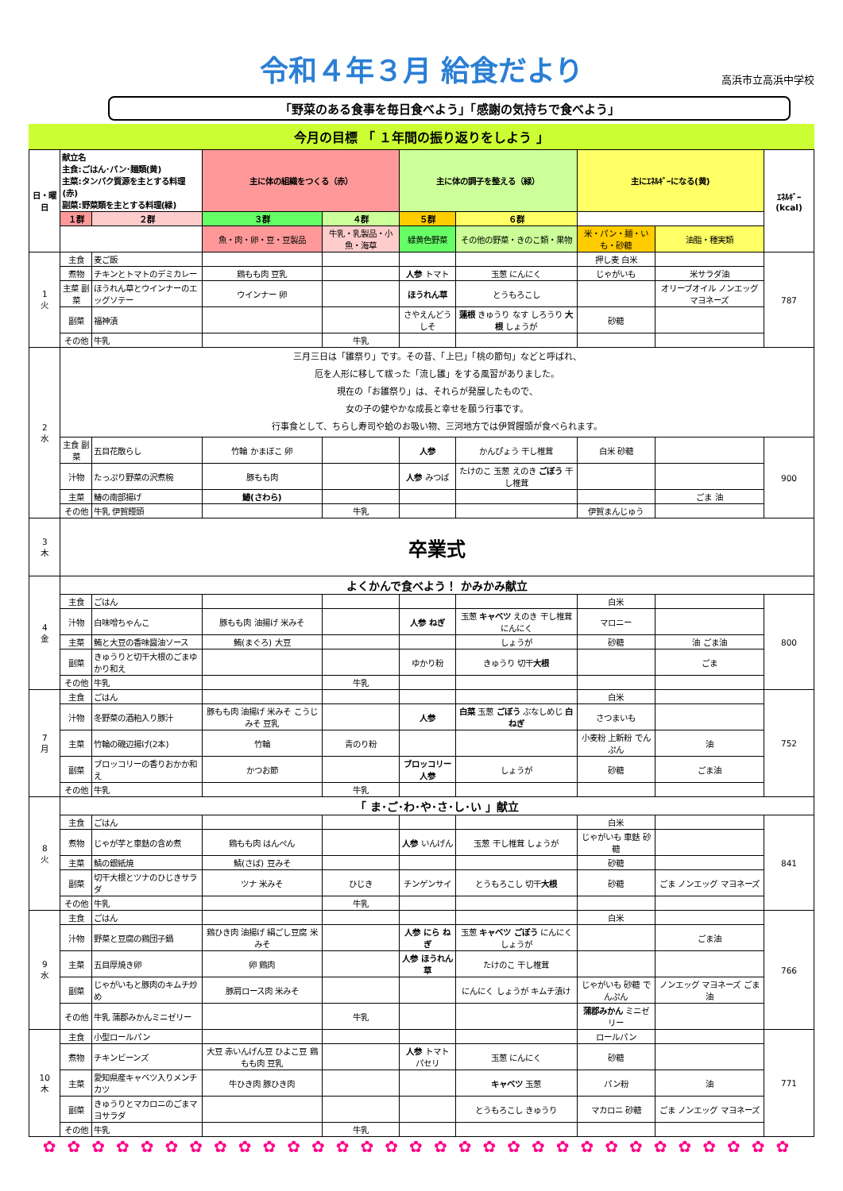令和４年３月 給食だより
高浜市立高浜中学校
「野菜のある食事を毎日食べよう」「感謝の気持ちで食べよう」
今月の目標 「 １年間の振り返りをしよう 」
| 日・曜日 | 献立名 主食:ごはん･パン･麺類(黄) 主菜:タンパク質源を主とする料理(赤) 副菜:野菜類を主とする料理(緑) | | 主に体の組織をつくる（赤） | | 主に体の調子を整える（緑） | | 主にｴﾈﾙｷﾞｰになる(黄) | | ｴﾈﾙｷﾞｰ (kcal) |
| --- | --- | --- | --- | --- | --- | --- | --- | --- | --- |
| | １群 | ２群 | ３群 | ４群 | ５群 | ６群 | | | |
| | | | 魚・肉・卵・豆・豆製品 | 牛乳・乳製品・小魚・海草 | 緑黄色野菜 | その他の野菜・きのこ類・果物 | 米・パン・麺・いも・砂糖 | 油脂・種実類 | |
| 1 火 | 主食 | 麦ご飯 | | | | | 押し麦 白米 | | 787 |
| | 煮物 | チキンとトマトのデミカレー | 鶏もも肉 豆乳 | | 人参 トマト | 玉葱 にんにく | じゃがいも | 米サラダ油 | |
| | 主菜 副菜 | ほうれん草とウインナーのエッグソテー | ウインナー 卵 | | ほうれん草 | とうもろこし | | オリーブオイル ノンエッグ マヨネーズ | |
| | 副菜 | 福神漬 | | | さやえんどう しそ | 蓮根 きゅうり なす しろうり 大根 しょうが | 砂糖 | | |
| | その他 | 牛乳 | | 牛乳 | | | | | |
| 2 水 | 三月三日は「雛祭り」です。その昔、「上巳」「桃の節句」などと呼ばれ、 厄を人形に移して祓った「流し雛」をする風習がありました。 現在の「お雛祭り」は、それらが発展したもので、 女の子の健やかな成長と幸せを願う行事です。 行事食として、ちらし寿司や蛤のお吸い物、三河地方では伊賀饅頭が食べられます。 | | | | | | | | |
| | 主食 副菜 | 五目花散らし | 竹輪 かまぼこ 卵 | | 人参 | かんぴょう 干し椎茸 | 白米 砂糖 | | 900 |
| | 汁物 | たっぷり野菜の沢煮椀 | 豚もも肉 | | 人参 みつば | たけのこ 玉葱 えのき ごぼう 干し椎茸 | | | |
| | 主菜 | 鰆の南部揚げ | 鰆(さわら) | | | | | ごま 油 | |
| | その他 | 牛乳 伊賀饅頭 | | 牛乳 | | | 伊賀まんじゅう | | |
| 3 木 | 卒業式 | | | | | | | | |
| 4 金 | よくかんで食べよう！ かみかみ献立 | | | | | | | | |
| | 主食 | ごはん | | | | | 白米 | | 800 |
| | 汁物 | 白味噌ちゃんこ | 豚もも肉 油揚げ 米みそ | | 人参 ねぎ | 玉葱 キャベツ えのき 干し椎茸 にんにく | マロニー | | |
| | 主菜 | 鮪と大豆の香味醤油ソース | 鮪(まぐろ) 大豆 | | | しょうが | 砂糖 | 油 ごま油 | |
| | 副菜 | きゅうりと切干大根のごまゆかり和え | | | ゆかり粉 | きゅうり 切干 大根 | | ごま | |
| | その他 | 牛乳 | | 牛乳 | | | | | |
| 7 月 | 主食 | ごはん | | | | | 白米 | | 752 |
| | 汁物 | 冬野菜の酒粕入り豚汁 | 豚もも肉 油揚げ 米みそ こうじみそ 豆乳 | | 人参 | 白菜 玉葱 ごぼう ぶなしめじ 白ねぎ | さつまいも | | |
| | 主菜 | 竹輪の磯辺揚げ(2本) | 竹輪 | 青のり粉 | | | 小麦粉 上新粉 でんぷん | 油 | |
| | 副菜 | ブロッコリーの香りおかか和え | かつお節 | | ブロッコリー 人参 | しょうが | 砂糖 | ごま油 | |
| | その他 | 牛乳 | | 牛乳 | | | | | |
| 8 火 | 「 ま･ご･わ･や･さ･し･い 」献立 | | | | | | | | |
| | 主食 | ごはん | | | | | 白米 | | 841 |
| | 煮物 | じゃが芋と車麩の含め煮 | 鶏もも肉 はんぺん | | 人参 いんげん | 玉葱 干し椎茸 しょうが | じゃがいも 車麩 砂糖 | | |
| | 主菜 | 鯖の銀紙焼 | 鯖(さば) 豆みそ | | | | 砂糖 | | |
| | 副菜 | 切干大根とツナのひじきサラダ | ツナ 米みそ | ひじき | チンゲンサイ | とうもろこし 切干 大根 | 砂糖 | ごま ノンエッグ マヨネーズ | |
| | その他 | 牛乳 | | 牛乳 | | | | | |
| 9 水 | 主食 | ごはん | | | | | 白米 | | 766 |
| | 汁物 | 野菜と豆腐の鶏団子鍋 | 鶏ひき肉 油揚げ 絹ごし豆腐 米みそ | | 人参 にら ねぎ | 玉葱 キャベツ ごぼう にんにく しょうが | | ごま油 | |
| | 主菜 | 五目厚焼き卵 | 卵 鶏肉 | | 人参 ほうれん草 | たけのこ 干し椎茸 | | | |
| | 副菜 | じゃがいもと豚肉のキムチ炒め | 豚肩ロース肉 米みそ | | | にんにく しょうが キムチ漬け | じゃがいも 砂糖 でんぷん | ノンエッグ マヨネーズ ごま油 | |
| | その他 | 牛乳 蒲郡みかんミニゼリー | | 牛乳 | | | 蒲郡みかん ミニゼリー | | |
| 10 木 | 主食 | 小型ロールパン | | | | | ロールパン | | 771 |
| | 煮物 | チキンビーンズ | 大豆 赤いんげん豆 ひよこ豆 鶏もも肉 豆乳 | | 人参 トマト パセリ | 玉葱 にんにく | 砂糖 | | |
| | 主菜 | 愛知県産キャベツ入りメンチカツ | 牛ひき肉 豚ひき肉 | | | キャベツ 玉葱 | パン粉 | 油 | |
| | 副菜 | きゅうりとマカロニのごまマヨサラダ | | | | とうもろこし きゅうり | マカロニ 砂糖 | ごま ノンエッグ マヨネーズ | |
| | その他 | 牛乳 | | 牛乳 | | | | | |
✿✿✿✿✿✿✿✿✿✿✿✿✿✿✿✿✿✿✿✿✿✿✿✿✿✿✿✿✿✿✿